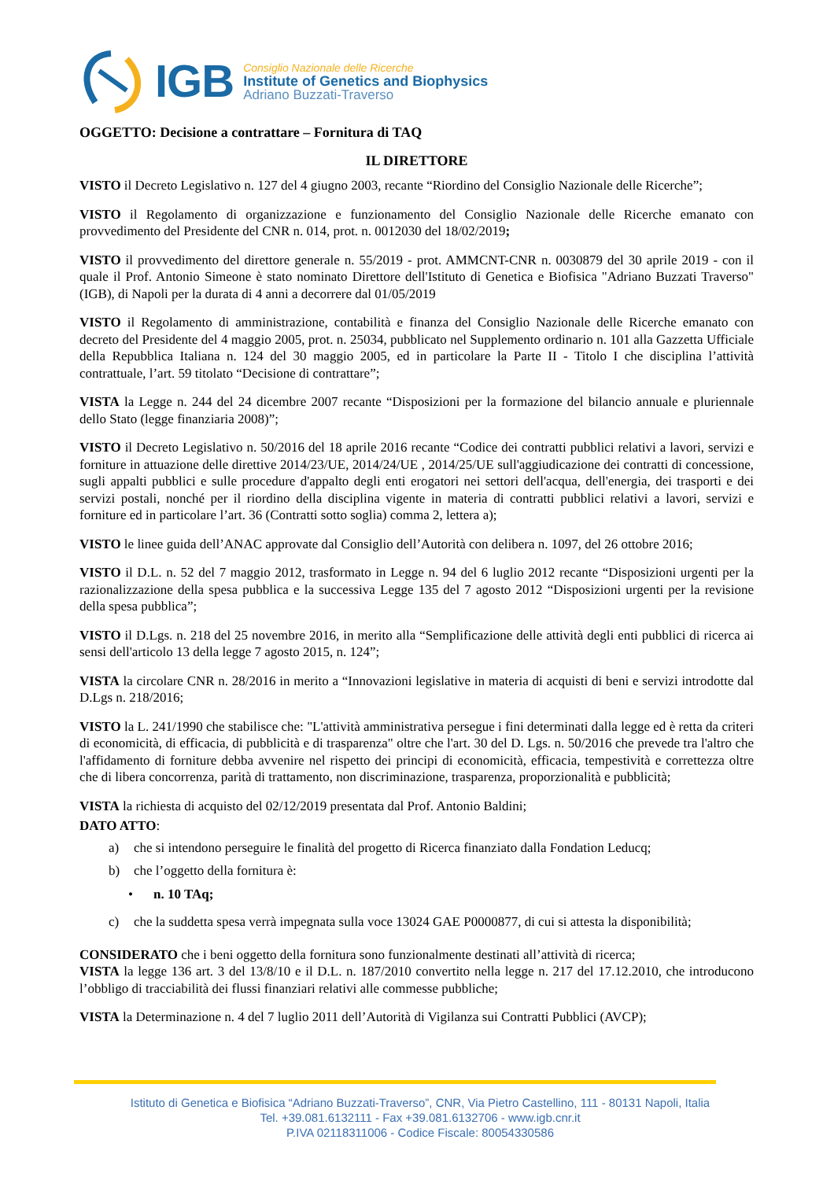IGB
Consiglio Nazionale delle Ricerche
Institute of Genetics and Biophysics
Adriano Buzzati-Traverso
OGGETTO: Decisione a contrattare – Fornitura di TAQ
IL DIRETTORE
VISTO il Decreto Legislativo n. 127 del 4 giugno 2003, recante “Riordino del Consiglio Nazionale delle Ricerche”;
VISTO il Regolamento di organizzazione e funzionamento del Consiglio Nazionale delle Ricerche emanato con provvedimento del Presidente del CNR n. 014, prot. n. 0012030 del 18/02/2019;
VISTO il provvedimento del direttore generale n. 55/2019 - prot. AMMCNT-CNR n. 0030879 del 30 aprile 2019 - con il quale il Prof. Antonio Simeone è stato nominato Direttore dell'Istituto di Genetica e Biofisica "Adriano Buzzati Traverso" (IGB), di Napoli per la durata di 4 anni a decorrere dal 01/05/2019
VISTO il Regolamento di amministrazione, contabilità e finanza del Consiglio Nazionale delle Ricerche emanato con decreto del Presidente del 4 maggio 2005, prot. n. 25034, pubblicato nel Supplemento ordinario n. 101 alla Gazzetta Ufficiale della Repubblica Italiana n. 124 del 30 maggio 2005, ed in particolare la Parte II - Titolo I che disciplina l’attività contrattuale, l’art. 59 titolato “Decisione di contrattare”;
VISTA la Legge n. 244 del 24 dicembre 2007 recante “Disposizioni per la formazione del bilancio annuale e pluriennale dello Stato (legge finanziaria 2008)”;
VISTO il Decreto Legislativo n. 50/2016 del 18 aprile 2016 recante “Codice dei contratti pubblici relativi a lavori, servizi e forniture in attuazione delle direttive 2014/23/UE, 2014/24/UE , 2014/25/UE sull'aggiudicazione dei contratti di concessione, sugli appalti pubblici e sulle procedure d'appalto degli enti erogatori nei settori dell'acqua, dell'energia, dei trasporti e dei servizi postali, nonché per il riordino della disciplina vigente in materia di contratti pubblici relativi a lavori, servizi e forniture ed in particolare l’art. 36 (Contratti sotto soglia) comma 2, lettera a);
VISTO le linee guida dell’ANAC approvate dal Consiglio dell’Autorità con delibera n. 1097, del 26 ottobre 2016;
VISTO il D.L. n. 52 del 7 maggio 2012, trasformato in Legge n. 94 del 6 luglio 2012 recante “Disposizioni urgenti per la razionalizzazione della spesa pubblica e la successiva Legge 135 del 7 agosto 2012 “Disposizioni urgenti per la revisione della spesa pubblica”;
VISTO il D.Lgs. n. 218 del 25 novembre 2016, in merito alla “Semplificazione delle attività degli enti pubblici di ricerca ai sensi dell'articolo 13 della legge 7 agosto 2015, n. 124”;
VISTA la circolare CNR n. 28/2016 in merito a “Innovazioni legislative in materia di acquisti di beni e servizi introdotte dal D.Lgs n. 218/2016;
VISTO la L. 241/1990 che stabilisce che: "L'attività amministrativa persegue i fini determinati dalla legge ed è retta da criteri di economicità, di efficacia, di pubblicità e di trasparenza" oltre che l'art. 30 del D. Lgs. n. 50/2016 che prevede tra l'altro che l'affidamento di forniture debba avvenire nel rispetto dei principi di economicità, efficacia, tempestività e correttezza oltre che di libera concorrenza, parità di trattamento, non discriminazione, trasparenza, proporzionalità e pubblicità;
VISTA la richiesta di acquisto del 02/12/2019 presentata dal Prof. Antonio Baldini;
DATO ATTO:
a) che si intendono perseguire le finalità del progetto di Ricerca finanziato dalla Fondation Leducq;
b) che l’oggetto della fornitura è:
• n. 10 TAq;
c) che la suddetta spesa verrà impegnata sulla voce 13024 GAE P0000877, di cui si attesta la disponibilità;
CONSIDERATO che i beni oggetto della fornitura sono funzionalmente destinati all’attività di ricerca;
VISTA la legge 136 art. 3 del 13/8/10 e il D.L. n. 187/2010 convertito nella legge n. 217 del 17.12.2010, che introducono l’obbligo di tracciabilità dei flussi finanziari relativi alle commesse pubbliche;
VISTA la Determinazione n. 4 del 7 luglio 2011 dell’Autorità di Vigilanza sui Contratti Pubblici (AVCP);
Istituto di Genetica e Biofisica “Adriano Buzzati-Traverso”, CNR, Via Pietro Castellino, 111 - 80131 Napoli, Italia
Tel. +39.081.6132111 - Fax +39.081.6132706 - www.igb.cnr.it
P.IVA 02118311006 - Codice Fiscale: 80054330586